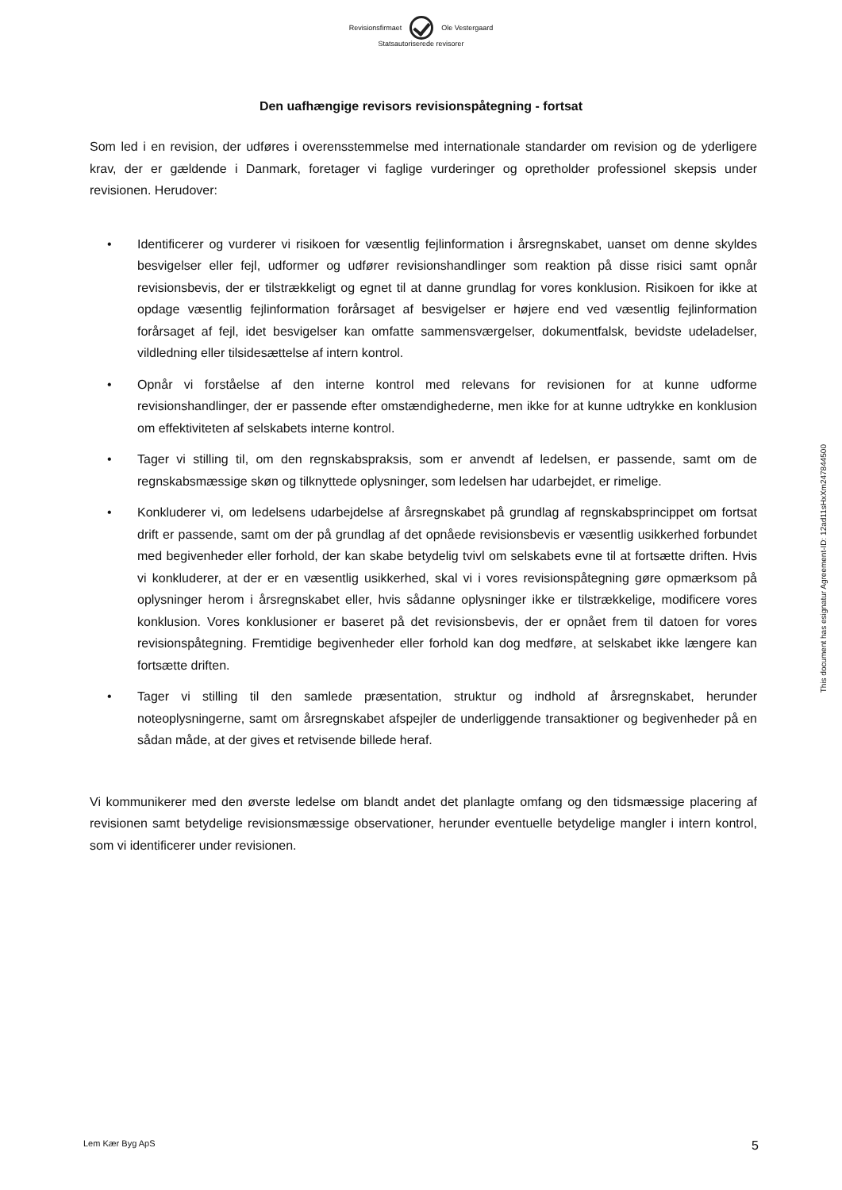Revisionsfirmaet Ole Vestergaard
Statsautoriserede revisorer
Den uafhængige revisors revisionspåtegning - fortsat
Som led i en revision, der udføres i overensstemmelse med internationale standarder om revision og de yderligere krav, der er gældende i Danmark, foretager vi faglige vurderinger og opretholder professionel skepsis under revisionen. Herudover:
• Identificerer og vurderer vi risikoen for væsentlig fejlinformation i årsregnskabet, uanset om denne skyldes besvigelser eller fejl, udformer og udfører revisionshandlinger som reaktion på disse risici samt opnår revisionsbevis, der er tilstrækkeligt og egnet til at danne grundlag for vores konklusion. Risikoen for ikke at opdage væsentlig fejlinformation forårsaget af besvigelser er højere end ved væsentlig fejlinformation forårsaget af fejl, idet besvigelser kan omfatte sammensværgelser, dokumentfalsk, bevidste udeladelser, vildledning eller tilsidesættelse af intern kontrol.
• Opnår vi forståelse af den interne kontrol med relevans for revisionen for at kunne udforme revisionshandlinger, der er passende efter omstændighederne, men ikke for at kunne udtrykke en konklusion om effektiviteten af selskabets interne kontrol.
• Tager vi stilling til, om den regnskabspraksis, som er anvendt af ledelsen, er passende, samt om de regnskabsmæssige skøn og tilknyttede oplysninger, som ledelsen har udarbejdet, er rimelige.
• Konkluderer vi, om ledelsens udarbejdelse af årsregnskabet på grundlag af regnskabsprincippet om fortsat drift er passende, samt om der på grundlag af det opnåede revisionsbevis er væsentlig usikkerhed forbundet med begivenheder eller forhold, der kan skabe betydelig tvivl om selskabets evne til at fortsætte driften. Hvis vi konkluderer, at der er en væsentlig usikkerhed, skal vi i vores revisionspåtegning gøre opmærksom på oplysninger herom i årsregnskabet eller, hvis sådanne oplysninger ikke er tilstrækkelige, modificere vores konklusion. Vores konklusioner er baseret på det revisionsbevis, der er opnået frem til datoen for vores revisionspåtegning. Fremtidige begivenheder eller forhold kan dog medføre, at selskabet ikke længere kan fortsætte driften.
• Tager vi stilling til den samlede præsentation, struktur og indhold af årsregnskabet, herunder noteoplysningerne, samt om årsregnskabet afspejler de underliggende transaktioner og begivenheder på en sådan måde, at der gives et retvisende billede heraf.
Vi kommunikerer med den øverste ledelse om blandt andet det planlagte omfang og den tidsmæssige placering af revisionen samt betydelige revisionsmæssige observationer, herunder eventuelle betydelige mangler i intern kontrol, som vi identificerer under revisionen.
This document has esignatur Agreement-ID: 12ad11sHxXm247844500
Lem Kær Byg ApS 5